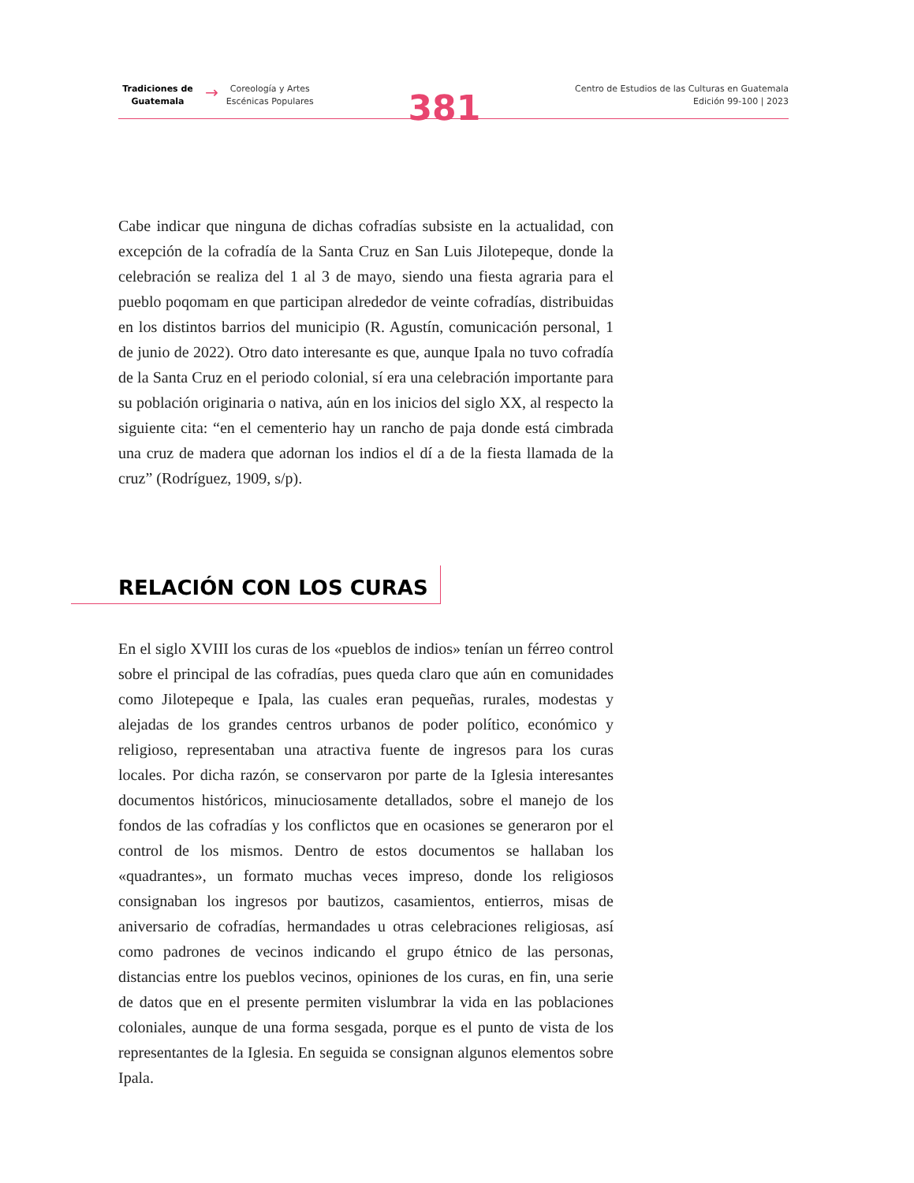Tradiciones de Guatemala
→
Coreología y Artes
Escénicas Populares
381
Centro de Estudios de las Culturas en Guatemala
Edición 99-100 | 2023
Cabe indicar que ninguna de dichas cofradías subsiste en la actualidad, con excepción de la cofradía de la Santa Cruz en San Luis Jilotepeque, donde la celebración se realiza del 1 al 3 de mayo, siendo una fiesta agraria para el pueblo poqomam en que participan alrededor de veinte cofradías, distribuidas en los distintos barrios del municipio (R. Agustín, comunicación personal, 1 de junio de 2022). Otro dato interesante es que, aunque Ipala no tuvo cofradía de la Santa Cruz en el periodo colonial, sí era una celebración importante para su población originaria o nativa, aún en los inicios del siglo XX, al respecto la siguiente cita: “en el cementerio hay un rancho de paja donde está cimbrada una cruz de madera que adornan los indios el dí a de la fiesta llamada de la cruz” (Rodríguez, 1909, s/p).
RELACIÓN CON LOS CURAS
En el siglo XVIII los curas de los «pueblos de indios» tenían un férreo control sobre el principal de las cofradías, pues queda claro que aún en comunidades como Jilotepeque e Ipala, las cuales eran pequeñas, rurales, modestas y alejadas de los grandes centros urbanos de poder político, económico y religioso, representaban una atractiva fuente de ingresos para los curas locales. Por dicha razón, se conservaron por parte de la Iglesia interesantes documentos históricos, minuciosamente detallados, sobre el manejo de los fondos de las cofradías y los conflictos que en ocasiones se generaron por el control de los mismos. Dentro de estos documentos se hallaban los «quadrantes», un formato muchas veces impreso, donde los religiosos consignaban los ingresos por bautizos, casamientos, entierros, misas de aniversario de cofradías, hermandades u otras celebraciones religiosas, así como padrones de vecinos indicando el grupo étnico de las personas, distancias entre los pueblos vecinos, opiniones de los curas, en fin, una serie de datos que en el presente permiten vislumbrar la vida en las poblaciones coloniales, aunque de una forma sesgada, porque es el punto de vista de los representantes de la Iglesia. En seguida se consignan algunos elementos sobre Ipala.